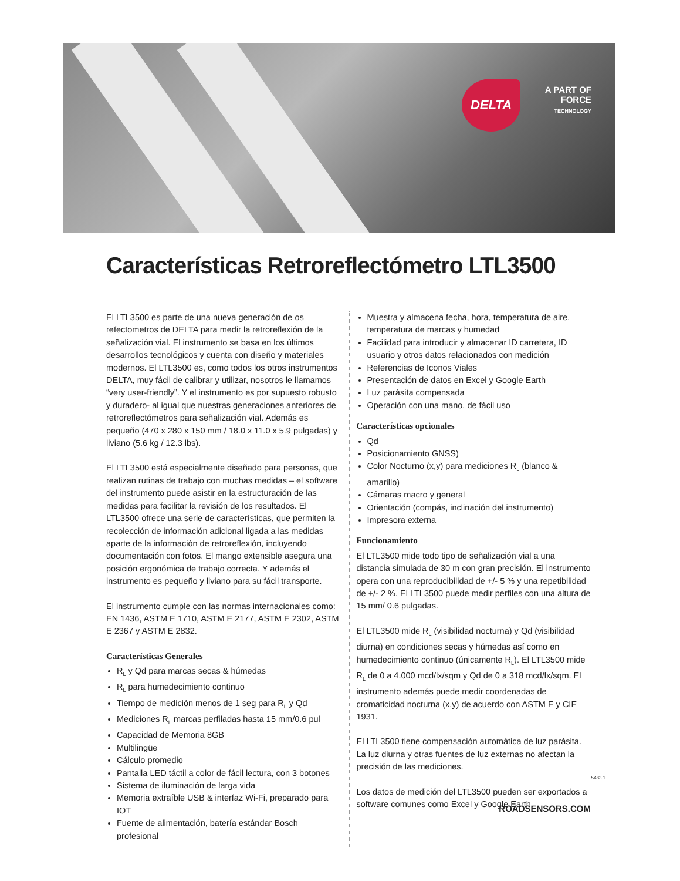DELTA
A PART OF
FORCE
TECHNOLOGY
Características Retroreflectómetro LTL3500
El LTL3500 es parte de una nueva generación de os refectometros de DELTA para medir la retroreflexión de la señalización vial. El instrumento se basa en los últimos desarrollos tecnológicos y cuenta con diseño y materiales modernos. El LTL3500 es, como todos los otros instrumentos DELTA, muy fácil de calibrar y utilizar, nosotros le llamamos “very user-friendly”. Y el instrumento es por supuesto robusto y duradero- al igual que nuestras generaciones anteriores de retroreflectómetros para señalización vial. Además es pequeño (470 x 280 x 150 mm / 18.0 x 11.0 x 5.9 pulgadas) y liviano (5.6 kg / 12.3 lbs).
El LTL3500 está especialmente diseñado para personas, que realizan rutinas de trabajo con muchas medidas – el software del instrumento puede asistir en la estructuración de las medidas para facilitar la revisión de los resultados. El LTL3500 ofrece una serie de características, que permiten la recolección de información adicional ligada a las medidas aparte de la información de retroreflexión, incluyendo documentación con fotos. El mango extensible asegura una posición ergonómica de trabajo correcta. Y además el instrumento es pequeño y liviano para su fácil transporte.
El instrumento cumple con las normas internacionales como: EN 1436, ASTM E 1710, ASTM E 2177, ASTM E 2302, ASTM E 2367 y ASTM E 2832.
Características Generales
R<sub>L</sub> y Qd para marcas secas & húmedas
R<sub>L</sub> para humedecimiento continuo
Tiempo de medición menos de 1 seg para R<sub>L</sub> y Qd
Mediciones R<sub>L</sub> marcas perfiladas hasta 15 mm/0.6 pul
Capacidad de Memoria 8GB
Multilingüe
Cálculo promedio
Pantalla LED táctil a color de fácil lectura, con 3 botones
Sistema de iluminación de larga vida
Memoria extraíble USB & interfaz Wi-Fi, preparado para IOT
Fuente de alimentación, batería estándar Bosch profesional
Muestra y almacena fecha, hora, temperatura de aire, temperatura de marcas y humedad
Facilidad para introducir y almacenar ID carretera, ID usuario y otros datos relacionados con medición
Referencias de Iconos Viales
Presentación de datos en Excel y Google Earth
Luz parásita compensada
Operación con una mano, de fácil uso
Características opcionales
Qd
Posicionamiento GNSS)
Color Nocturno (x,y) para mediciones R<sub>L</sub> (blanco & amarillo)
Cámaras macro y general
Orientación (compás, inclinación del instrumento)
Impresora externa
Funcionamiento
El LTL3500 mide todo tipo de señalización vial a una distancia simulada de 30 m con gran precisión. El instrumento opera con una reproducibilidad de +/- 5 % y una repetibilidad de +/- 2 %. El LTL3500 puede medir perfiles con una altura de 15 mm/ 0.6 pulgadas.
El LTL3500 mide R<sub>L</sub> (visibilidad nocturna) y Qd (visibilidad diurna) en condiciones secas y húmedas así como en humedecimiento continuo (únicamente R<sub>L</sub>). El LTL3500 mide R<sub>L</sub> de 0 a 4.000 mcd/lx/sqm y Qd de 0 a 318 mcd/lx/sqm. El instrumento además puede medir coordenadas de cromaticidad nocturna (x,y) de acuerdo con ASTM E y CIE 1931.
El LTL3500 tiene compensación automática de luz parásita. La luz diurna y otras fuentes de luz externas no afectan la precisión de las mediciones.
Los datos de medición del LTL3500 pueden ser exportados a software comunes como Excel y Google Earth.
5483.1
ROADSENSORS.COM